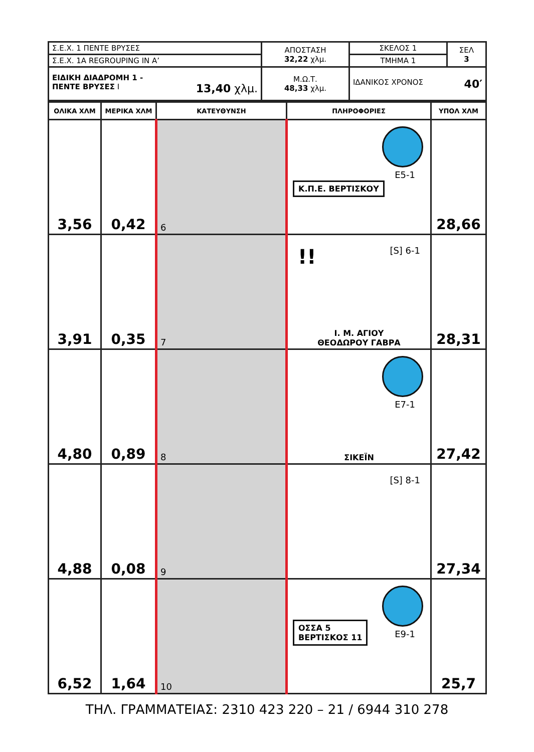| Σ.Ε.Χ. 1 ΠΕΝΤΕ ΒΡΥΣΕΣ | ΑΠΟΣΤΑΣΗ 32,22 χλμ. | ΣΚΕΛΟΣ 1 | ΣΕΛ 3 |
| Σ.Ε.Χ. 1Α REGROUPING IN A’ | | ΤΜΗΜΑ 1 | |
| ΕΙΔΙΚΗ ΔΙΑΔΡΟΜΗ 1 - ΠΕΝΤΕ ΒΡΥΣΕΣ I 13,40 χλμ. | Μ.Ω.Τ. 48,33 χλμ. | ΙΔΑΝΙΚΟΣ ΧΡΟΝΟΣ 40′ | |
| ΟΛΙΚΑ ΧΛΜ | ΜΕΡΙΚΑ ΧΛΜ | ΚΑΤΕΥΘΥΝΣΗ | ΠΛΗΡΟΦΟΡΙΕΣ | ΥΠΟΛ ΧΛΜ |
| --- | --- | --- | --- | --- |
| 3,56 | 0,42 | 6 | E5-1 Κ.Π.Ε. ΒΕΡΤΙΣΚΟΥ | 28,66 |
| 3,91 | 0,35 | 7 | !! [S] 6-1 Ι. Μ. ΑΓΙΟΥ ΘΕΟΔΩΡΟΥ ΓΑΒΡΑ | 28,31 |
| 4,80 | 0,89 | 8 | E7-1 ΣΙΚΕΪΝ | 27,42 |
| 4,88 | 0,08 | 9 | [S] 8-1 | 27,34 |
| 6,52 | 1,64 | 10 | E9-1 ΟΣΣΑ 5 ΒΕΡΤΙΣΚΟΣ 11 | 25,7 |
ΤΗΛ. ΓΡΑΜΜΑΤΕΙΑΣ: 2310 423 220 – 21 / 6944 310 278